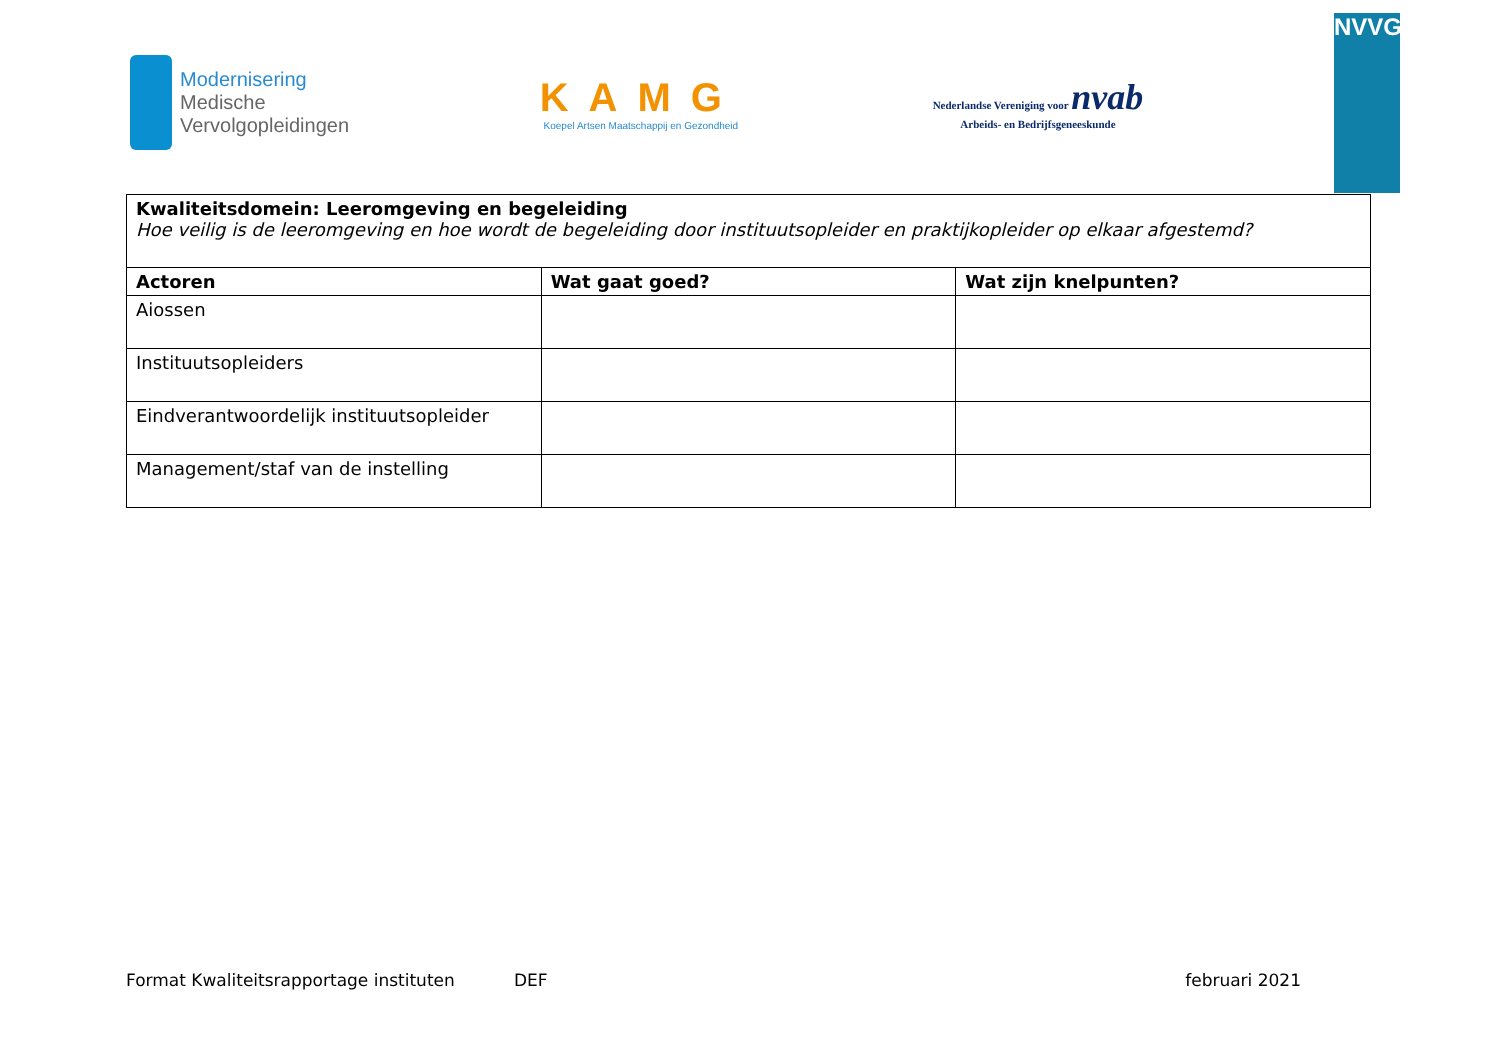Modernisering
Medische
Vervolgopleidingen
KAMG
Koepel Artsen Maatschappij en Gezondheid
Nederlandse Vereniging voor nvab
Arbeids- en Bedrijfsgeneeskunde
NVVG
| Kwaliteitsdomein: Leeromgeving en begeleiding Hoe veilig is de leeromgeving en hoe wordt de begeleiding door instituutsopleider en praktijkopleider op elkaar afgestemd? | | |
| Actoren | Wat gaat goed? | Wat zijn knelpunten? |
| Aiossen | | |
| Instituutsopleiders | | |
| Eindverantwoordelijk instituutsopleider | | |
| Management/staf van de instelling | | |
Format Kwaliteitsrapportage instituten DEF februari 2021